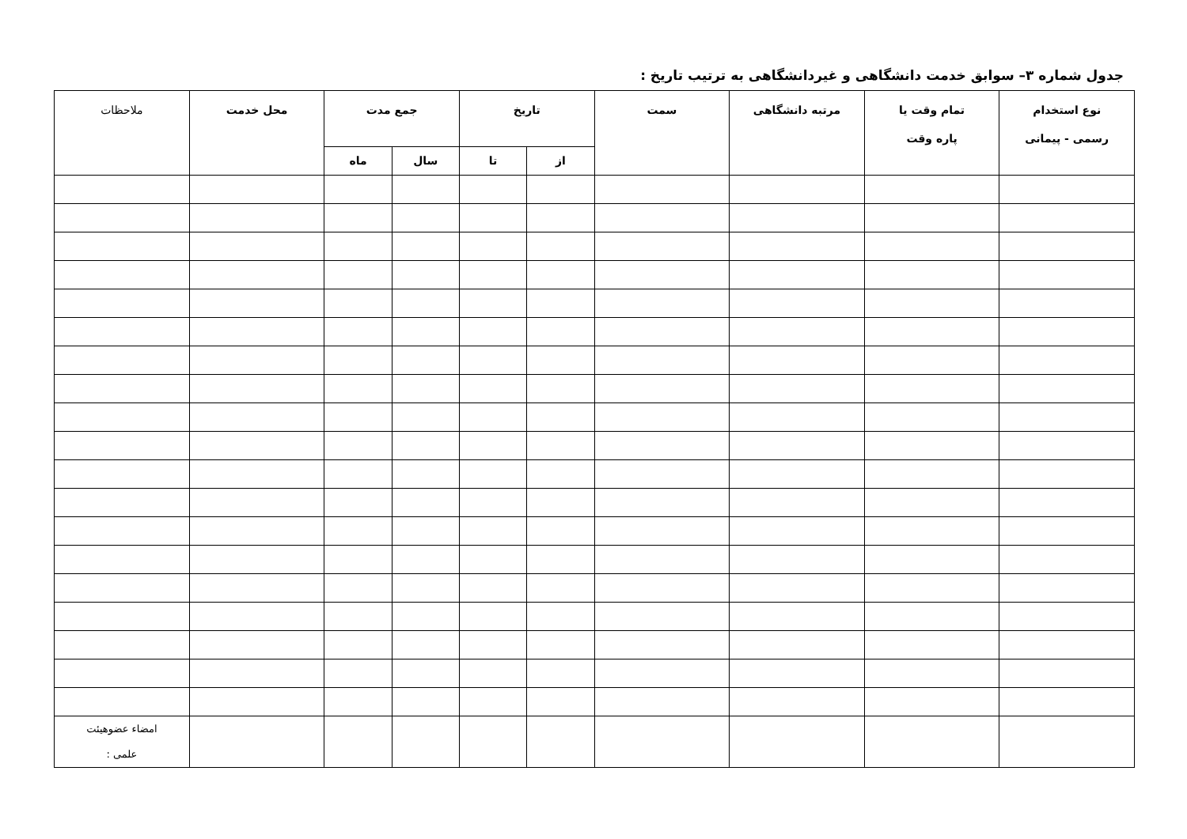جدول شماره ۳– سوابق خدمت دانشگاهی و غیردانشگاهی به ترتیب تاریخ :
| نوع استخدام رسمی - پیمانی | تمام وقت یا پاره وقت | مرتبه دانشگاهی | سمت | تاریخ | | جمع مدت | | محل خدمت | ملاحظات |
| --- | --- | --- | --- | --- | --- | --- | --- | --- | --- |
| | | | | از | تا | سال | ماه | | |
| | | | | | | | | | امضاء عضوهیئت علمی : |